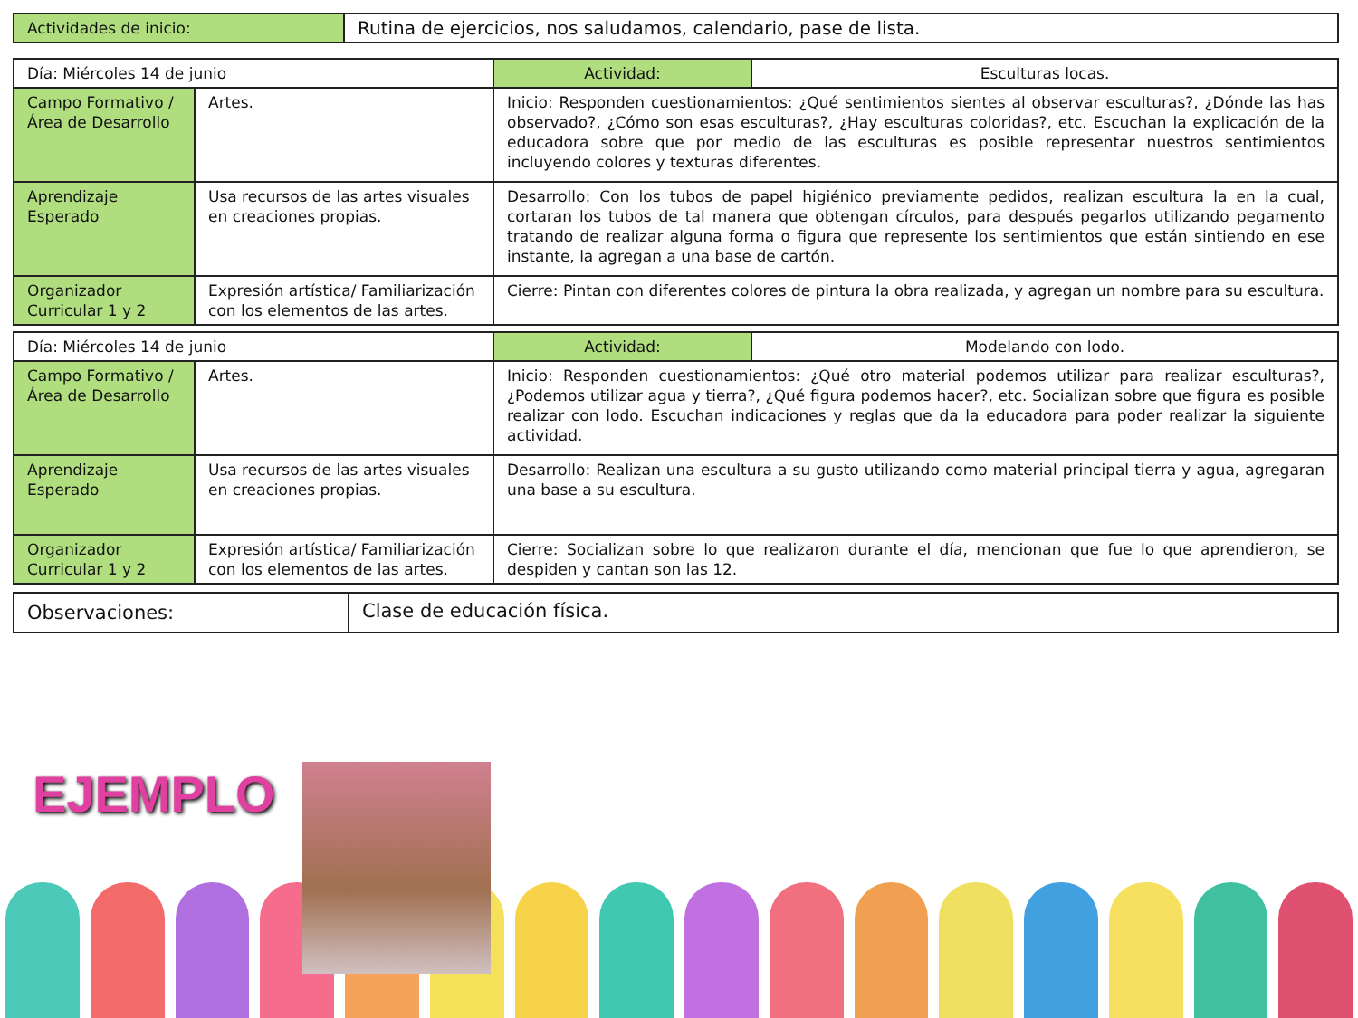| Actividades de inicio: | Rutina de ejercicios, nos saludamos, calendario, pase de lista. |
| Día: Miércoles 14 de junio | | Actividad: | Esculturas locas. |
| Campo Formativo /Área de Desarrollo | Artes. | Inicio: Responden cuestionamientos: ¿Qué sentimientos sientes al observar esculturas?, ¿Dónde las has observado?, ¿Cómo son esas esculturas?, ¿Hay esculturas coloridas?, etc. Escuchan la explicación de la educadora sobre que por medio de las esculturas es posible representar nuestros sentimientos incluyendo colores y texturas diferentes. | |
| Aprendizaje Esperado | Usa recursos de las artes visuales en creaciones propias. | Desarrollo: Con los tubos de papel higiénico previamente pedidos, realizan escultura la en la cual, cortaran los tubos de tal manera que obtengan círculos, para después pegarlos utilizando pegamento tratando de realizar alguna forma o figura que represente los sentimientos que están sintiendo en ese instante, la agregan a una base de cartón. | |
| Organizador Curricular 1 y 2 | Expresión artística/ Familiarización con los elementos de las artes. | Cierre: Pintan con diferentes colores de pintura la obra realizada, y agregan un nombre para su escultura. | |
| Día: Miércoles 14 de junio | | Actividad: | Modelando con lodo. |
| Campo Formativo /Área de Desarrollo | Artes. | Inicio: Responden cuestionamientos: ¿Qué otro material podemos utilizar para realizar esculturas?, ¿Podemos utilizar agua y tierra?, ¿Qué figura podemos hacer?, etc. Socializan sobre que figura es posible realizar con lodo. Escuchan indicaciones y reglas que da la educadora para poder realizar la siguiente actividad. | |
| Aprendizaje Esperado | Usa recursos de las artes visuales en creaciones propias. | Desarrollo: Realizan una escultura a su gusto utilizando como material principal tierra y agua, agregaran una base a su escultura. | |
| Organizador Curricular 1 y 2 | Expresión artística/ Familiarización con los elementos de las artes. | Cierre: Socializan sobre lo que realizaron durante el día, mencionan que fue lo que aprendieron, se despiden y cantan son las 12. | |
| Observaciones: | Clase de educación física. |
EJEMPLO